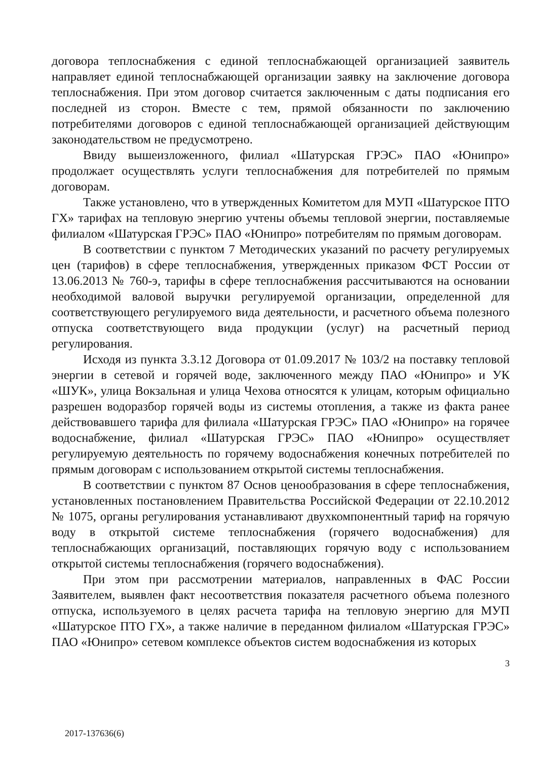договора теплоснабжения с единой теплоснабжающей организацией заявитель направляет единой теплоснабжающей организации заявку на заключение договора теплоснабжения. При этом договор считается заключенным с даты подписания его последней из сторон. Вместе с тем, прямой обязанности по заключению потребителями договоров с единой теплоснабжающей организацией действующим законодательством не предусмотрено.
Ввиду вышеизложенного, филиал «Шатурская ГРЭС» ПАО «Юнипро» продолжает осуществлять услуги теплоснабжения для потребителей по прямым договорам.
Также установлено, что в утвержденных Комитетом для МУП «Шатурское ПТО ГХ» тарифах на тепловую энергию учтены объемы тепловой энергии, поставляемые филиалом «Шатурская ГРЭС» ПАО «Юнипро» потребителям по прямым договорам.
В соответствии с пунктом 7 Методических указаний по расчету регулируемых цен (тарифов) в сфере теплоснабжения, утвержденных приказом ФСТ России от 13.06.2013 № 760-э, тарифы в сфере теплоснабжения рассчитываются на основании необходимой валовой выручки регулируемой организации, определенной для соответствующего регулируемого вида деятельности, и расчетного объема полезного отпуска соответствующего вида продукции (услуг) на расчетный период регулирования.
Исходя из пункта 3.3.12 Договора от 01.09.2017 № 103/2 на поставку тепловой энергии в сетевой и горячей воде, заключенного между ПАО «Юнипро» и УК «ШУК», улица Вокзальная и улица Чехова относятся к улицам, которым официально разрешен водоразбор горячей воды из системы отопления, а также из факта ранее действовавшего тарифа для филиала «Шатурская ГРЭС» ПАО «Юнипро» на горячее водоснабжение, филиал «Шатурская ГРЭС» ПАО «Юнипро» осуществляет регулируемую деятельность по горячему водоснабжения конечных потребителей по прямым договорам с использованием открытой системы теплоснабжения.
В соответствии с пунктом 87 Основ ценообразования в сфере теплоснабжения, установленных постановлением Правительства Российской Федерации от 22.10.2012 № 1075, органы регулирования устанавливают двухкомпонентный тариф на горячую воду в открытой системе теплоснабжения (горячего водоснабжения) для теплоснабжающих организаций, поставляющих горячую воду с использованием открытой системы теплоснабжения (горячего водоснабжения).
При этом при рассмотрении материалов, направленных в ФАС России Заявителем, выявлен факт несоответствия показателя расчетного объема полезного отпуска, используемого в целях расчета тарифа на тепловую энергию для МУП «Шатурское ПТО ГХ», а также наличие в переданном филиалом «Шатурская ГРЭС» ПАО «Юнипро» сетевом комплексе объектов систем водоснабжения из которых
3
2017-137636(6)